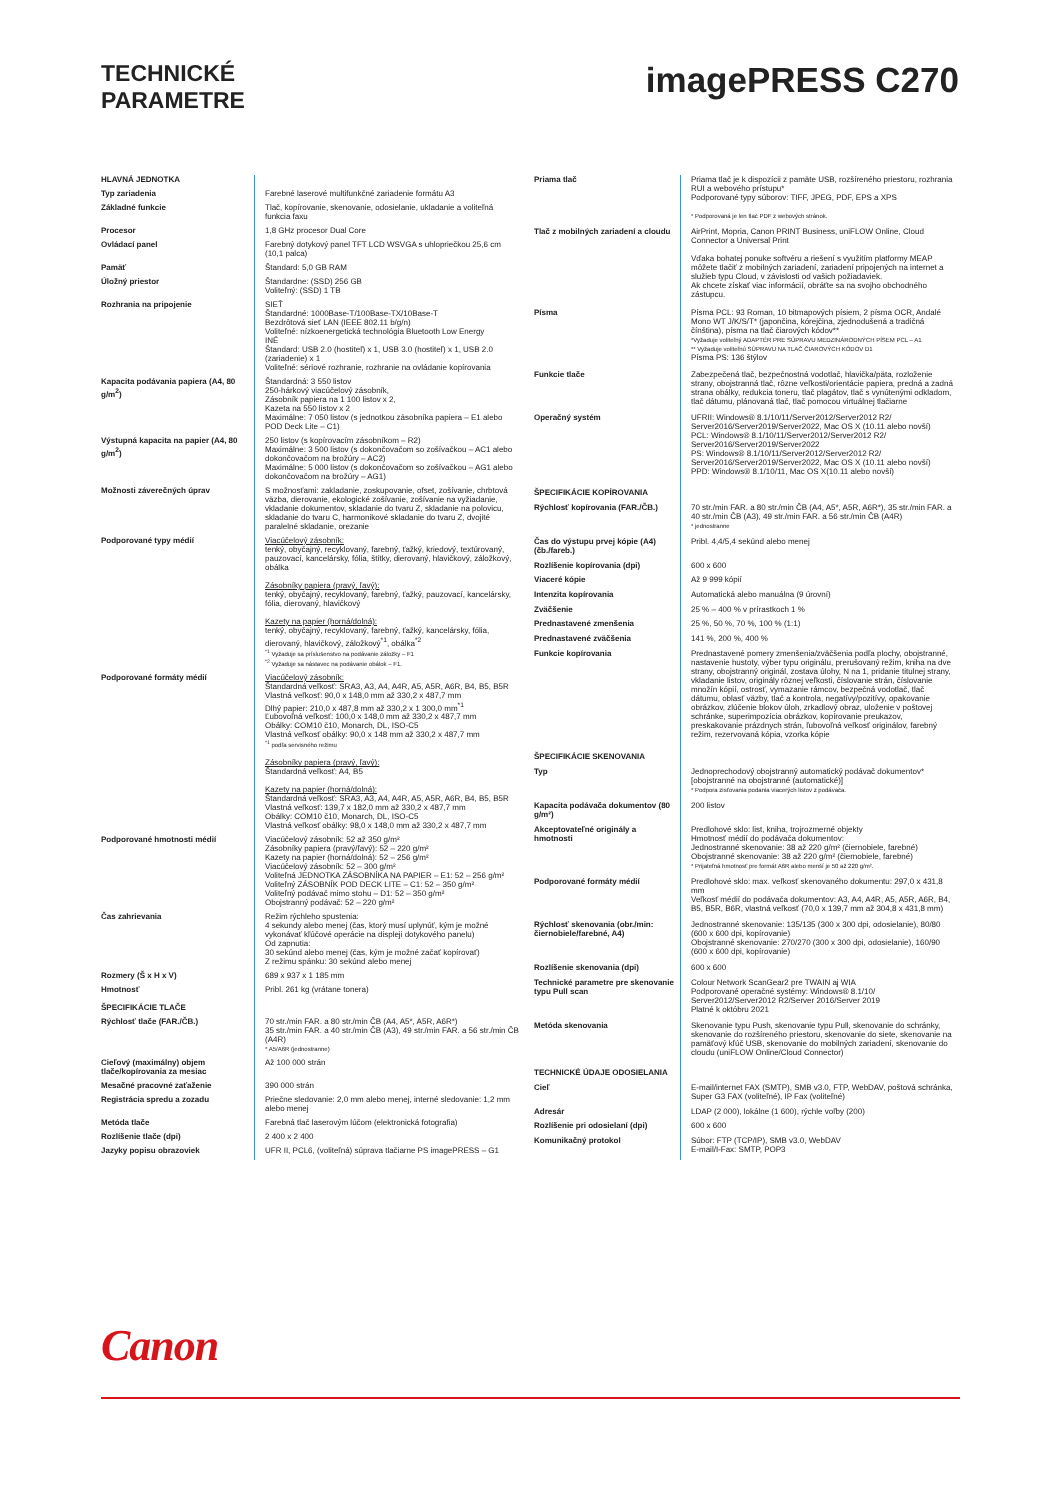TECHNICKÉ
PARAMETRE
imagePRESS C270
| HLAVNÁ JEDNOTKA | |
| Typ zariadenia | Farebné laserové multifunkčné zariadenie formátu A3 |
| Základné funkcie | Tlač, kopírovanie, skenovanie, odosielanie, ukladanie a voliteľná funkcia faxu |
| Procesor | 1,8 GHz procesor Dual Core |
| Ovládací panel | Farebný dotykový panel TFT LCD WSVGA s uhlopriečkou 25,6 cm (10,1 palca) |
| Pamäť | Štandard: 5,0 GB RAM |
| Úložný priestor | Štandardne: (SSD) 256 GB Voliteľný: (SSD) 1 TB |
| Rozhrania na pripojenie | SIEŤ Štandardné: 1000Base-T/100Base-TX/10Base-T Bezdrôtová sieť LAN (IEEE 802.11 b/g/n) Voliteľné: nízkoenergetická technológia Bluetooth Low Energy INÉ Štandard: USB 2.0 (hostiteľ) x 1, USB 3.0 (hostiteľ) x 1, USB 2.0 (zariadenie) x 1 Voliteľné: sériové rozhranie, rozhranie na ovládanie kopírovania |
| Kapacita podávania papiera (A4, 80 g/m<sup>2</sup>) | Štandardná: 3 550 listov 250-hárkový viacúčelový zásobník, Zásobník papiera na 1 100 listov x 2, Kazeta na 550 listov x 2 Maximálne: 7 050 listov (s jednotkou zásobníka papiera – E1 alebo POD Deck Lite – C1) |
| Výstupná kapacita na papier (A4, 80 g/m<sup>2</sup>) | 250 listov (s kopírovacím zásobníkom – R2) Maximálne: 3 500 listov (s dokončovačom so zošívačkou – AC1 alebo dokončovačom na brožúry – AC2) Maximálne: 5 000 listov (s dokončovačom so zošívačkou – AG1 alebo dokončovačom na brožúry – AG1) |
| Možnosti záverečných úprav | S možnosťami: zakladanie, zoskupovanie, ofset, zošívanie, chrbtová väzba, dierovanie, ekologické zošívanie, zošívanie na vyžiadanie, vkladanie dokumentov, skladanie do tvaru Z, skladanie na polovicu, skladanie do tvaru C, harmonikové skladanie do tvaru Z, dvojité paralelné skladanie, orezanie |
| Podporované typy médií | Viacúčelový zásobník: tenký, obyčajný, recyklovaný, farebný, ťažký, kriedový, textúrovaný, pauzovací, kancelársky, fólia, štítky, dierovaný, hlavičkový, záložkový, obálka Zásobníky papiera (pravý, ľavý): tenký, obyčajný, recyklovaný, farebný, ťažký, pauzovací, kancelársky, fólia, dierovaný, hlavičkový Kazety na papier (horná/dolná): tenký, obyčajný, recyklovaný, farebný, ťažký, kancelársky, fólia, dierovaný, hlavičkový, záložkový<sup>*1</sup>, obálka<sup>*2</sup> <sup>*1</sup> Vyžaduje sa príslušenstvo na podávanie záložky – F1 <sup>*2</sup> Vyžaduje sa nástavec na podávanie obálok – F1. |
| Podporované formáty médií | Viacúčelový zásobník: Štandardná veľkosť: SRA3, A3, A4, A4R, A5, A5R, A6R, B4, B5, B5R Vlastná veľkosť: 90,0 x 148,0 mm až 330,2 x 487,7 mm Dlhý papier: 210,0 x 487,8 mm až 330,2 x 1 300,0 mm<sup>*1</sup> Ľubovoľná veľkosť: 100,0 x 148,0 mm až 330,2 x 487,7 mm Obálky: COM10 č10, Monarch, DL, ISO-C5 Vlastná veľkosť obálky: 90,0 x 148 mm až 330,2 x 487,7 mm <sup>*1</sup> podľa servisného režimu Zásobníky papiera (pravý, ľavý): Štandardná veľkosť: A4, B5 Kazety na papier (horná/dolná): Štandardná veľkosť: SRA3, A3, A4, A4R, A5, A5R, A6R, B4, B5, B5R Vlastná veľkosť: 139,7 x 182,0 mm až 330,2 x 487,7 mm Obálky: COM10 č10, Monarch, DL, ISO-C5 Vlastná veľkosť obálky: 98,0 x 148,0 mm až 330,2 x 487,7 mm |
| Podporované hmotnosti médií | Viacúčelový zásobník: 52 až 350 g/m² Zásobníky papiera (pravý/ľavý): 52 – 220 g/m² Kazety na papier (horná/dolná): 52 – 256 g/m² Viacúčelový zásobník: 52 – 300 g/m² Voliteľná JEDNOTKA ZÁSOBNÍKA NA PAPIER – E1: 52 – 256 g/m² Voliteľný ZÁSOBNÍK POD DECK LITE – C1: 52 – 350 g/m² Voliteľný podávač mimo stohu – D1: 52 – 350 g/m² Obojstranný podávač: 52 – 220 g/m² |
| Čas zahrievania | Režim rýchleho spustenia: 4 sekundy alebo menej (čas, ktorý musí uplynúť, kým je možné vykonávať kľúčové operácie na displeji dotykového panelu) Od zapnutia: 30 sekúnd alebo menej (čas, kým je možné začať kopírovať) Z režimu spánku: 30 sekúnd alebo menej |
| Rozmery (Š x H x V) | 689 x 937 x 1 185 mm |
| Hmotnosť | Pribl. 261 kg (vrátane tonera) |
| ŠPECIFIKÁCIE TLAČE | |
| Rýchlosť tlače (FAR./ČB.) | 70 str./min FAR. a 80 str./min ČB (A4, A5*, A5R, A6R*) 35 str./min FAR. a 40 str./min ČB (A3), 49 str./min FAR. a 56 str./min ČB (A4R) * A5/A6R (jednostranne) |
| Cieľový (maximálny) objem tlače/kopírovania za mesiac | Až 100 000 strán |
| Mesačné pracovné zaťaženie | 390 000 strán |
| Registrácia spredu a zozadu | Priečne sledovanie: 2,0 mm alebo menej, interné sledovanie: 1,2 mm alebo menej |
| Metóda tlače | Farebná tlač laserovým lúčom (elektronická fotografia) |
| Rozlíšenie tlače (dpi) | 2 400 x 2 400 |
| Jazyky popisu obrazoviek | UFR II, PCL6, (voliteľná) súprava tlačiarne PS imagePRESS – G1 |
| Priama tlač | Priama tlač je k dispozícii z pamäte USB, rozšíreného priestoru, rozhrania RUI a webového prístupu* Podporované typy súborov: TIFF, JPEG, PDF, EPS a XPS * Podporovaná je len tlač PDF z webových stránok. |
| Tlač z mobilných zariadení a cloudu | AirPrint, Mopria, Canon PRINT Business, uniFLOW Online, Cloud Connector a Universal Print Vďaka bohatej ponuke softvéru a riešení s využitím platformy MEAP môžete tlačiť z mobilných zariadení, zariadení pripojených na internet a služieb typu Cloud, v závislosti od vašich požiadaviek. Ak chcete získať viac informácií, obráťte sa na svojho obchodného zástupcu. |
| Písma | Písma PCL: 93 Roman, 10 bitmapových písiem, 2 písma OCR, Andalé Mono WT J/K/S/T* (japončina, kórejčina, zjednodušená a tradičná čínština), písma na tlač čiarových kódov** *Vyžaduje voliteľný ADAPTÉR PRE SÚPRAVU MEDZINÁRODNÝCH PÍSEM PCL – A1 ** Vyžaduje voliteľnú SÚPRAVU NA TLAČ ČIAROVÝCH KÓDOV D1 Písma PS: 136 štýlov |
| Funkcie tlače | Zabezpečená tlač, bezpečnostná vodotlač, hlavička/päta, rozloženie strany, obojstranná tlač, rôzne veľkosti/orientácie papiera, predná a zadná strana obálky, redukcia toneru, tlač plagátov, tlač s vynútenými odkladom, tlač dátumu, plánovaná tlač, tlač pomocou virtuálnej tlačiarne |
| Operačný systém | UFRII: Windows® 8.1/10/11/Server2012/Server2012 R2/ Server2016/Server2019/Server2022, Mac OS X (10.11 alebo novší) PCL: Windows® 8.1/10/11/Server2012/Server2012 R2/ Server2016/Server2019/Server2022 PS: Windows® 8.1/10/11/Server2012/Server2012 R2/ Server2016/Server2019/Server2022, Mac OS X (10.11 alebo novší) PPD: Windows® 8.1/10/11, Mac OS X(10.11 alebo novší) |
| ŠPECIFIKÁCIE KOPÍROVANIA | |
| Rýchlosť kopírovania (FAR./ČB.) | 70 str./min FAR. a 80 str./min ČB (A4, A5*, A5R, A6R*), 35 str./min FAR. a 40 str./min ČB (A3), 49 str./min FAR. a 56 str./min ČB (A4R) * jednostranne |
| Čas do výstupu prvej kópie (A4) (čb./fareb.) | Pribl. 4,4/5,4 sekúnd alebo menej |
| Rozlíšenie kopírovania (dpi) | 600 x 600 |
| Viaceré kópie | Až 9 999 kópií |
| Intenzita kopírovania | Automatická alebo manuálna (9 úrovní) |
| Zväčšenie | 25 % – 400 % v prírastkoch 1 % |
| Prednastavené zmenšenia | 25 %, 50 %, 70 %, 100 % (1:1) |
| Prednastavené zväčšenia | 141 %, 200 %, 400 % |
| Funkcie kopírovania | Prednastavené pomery zmenšenia/zväčšenia podľa plochy, obojstranné, nastavenie hustoty, výber typu originálu, prerušovaný režim, kniha na dve strany, obojstranný originál, zostava úlohy, N na 1, pridanie titulnej strany, vkladanie listov, originály rôznej veľkosti, číslovanie strán, číslovanie množín kópií, ostrosť, vymazanie rámcov, bezpečná vodotlač, tlač dátumu, oblasť väzby, tlač a kontrola, negatívy/pozitívy, opakovanie obrázkov, zlúčenie blokov úloh, zrkadlový obraz, uloženie v poštovej schránke, superimpozícia obrázkov, kopírovanie preukazov, preskakovanie prázdnych strán, ľubovoľná veľkosť originálov, farebný režim, rezervovaná kópia, vzorka kópie |
| ŠPECIFIKÁCIE SKENOVANIA | |
| Typ | Jednoprechodový obojstranný automatický podávač dokumentov* [obojstranné na obojstranné (automatické)] * Podpora zisťovania podania viacerých listov z podávača. |
| Kapacita podávača dokumentov (80 g/m²) | 200 listov |
| Akceptovateľné originály a hmotnosti | Predlohové sklo: list, kniha, trojrozmerné objekty Hmotnosť médií do podávača dokumentov: Jednostranné skenovanie: 38 až 220 g/m² (čiernobiele, farebné) Obojstranné skenovanie: 38 až 220 g/m² (čiernobiele, farebné) * Prijateľná hmotnosť pre formát A6R alebo menší je 50 až 220 g/m². |
| Podporované formáty médií | Predlohové sklo: max. veľkosť skenovaného dokumentu: 297,0 x 431,8 mm Veľkosť médií do podávača dokumentov: A3, A4, A4R, A5, A5R, A6R, B4, B5, B5R, B6R, vlastná veľkosť (70,0 x 139,7 mm až 304,8 x 431,8 mm) |
| Rýchlosť skenovania (obr./min: čiernobiele/farebné, A4) | Jednostranné skenovanie: 135/135 (300 x 300 dpi, odosielanie), 80/80 (600 x 600 dpi, kopírovanie) Obojstranné skenovanie: 270/270 (300 x 300 dpi, odosielanie), 160/90 (600 x 600 dpi, kopírovanie) |
| Rozlíšenie skenovania (dpi) | 600 x 600 |
| Technické parametre pre skenovanie typu Pull scan | Colour Network ScanGear2 pre TWAIN aj WIA Podporované operačné systémy: Windows® 8.1/10/ Server2012/Server2012 R2/Server 2016/Server 2019 Platné k októbru 2021 |
| Metóda skenovania | Skenovanie typu Push, skenovanie typu Pull, skenovanie do schránky, skenovanie do rozšíreného priestoru, skenovanie do siete, skenovanie na pamäťový kľúč USB, skenovanie do mobilných zariadení, skenovanie do cloudu (uniFLOW Online/Cloud Connector) |
| TECHNICKÉ ÚDAJE ODOSIELANIA | |
| Cieľ | E-mail/internet FAX (SMTP), SMB v3.0, FTP, WebDAV, poštová schránka, Super G3 FAX (voliteľné), IP Fax (voliteľné) |
| Adresár | LDAP (2 000), lokálne (1 600), rýchle voľby (200) |
| Rozlíšenie pri odosielaní (dpi) | 600 x 600 |
| Komunikačný protokol | Súbor: FTP (TCP/IP), SMB v3.0, WebDAV E-mail/I-Fax: SMTP, POP3 |
Canon